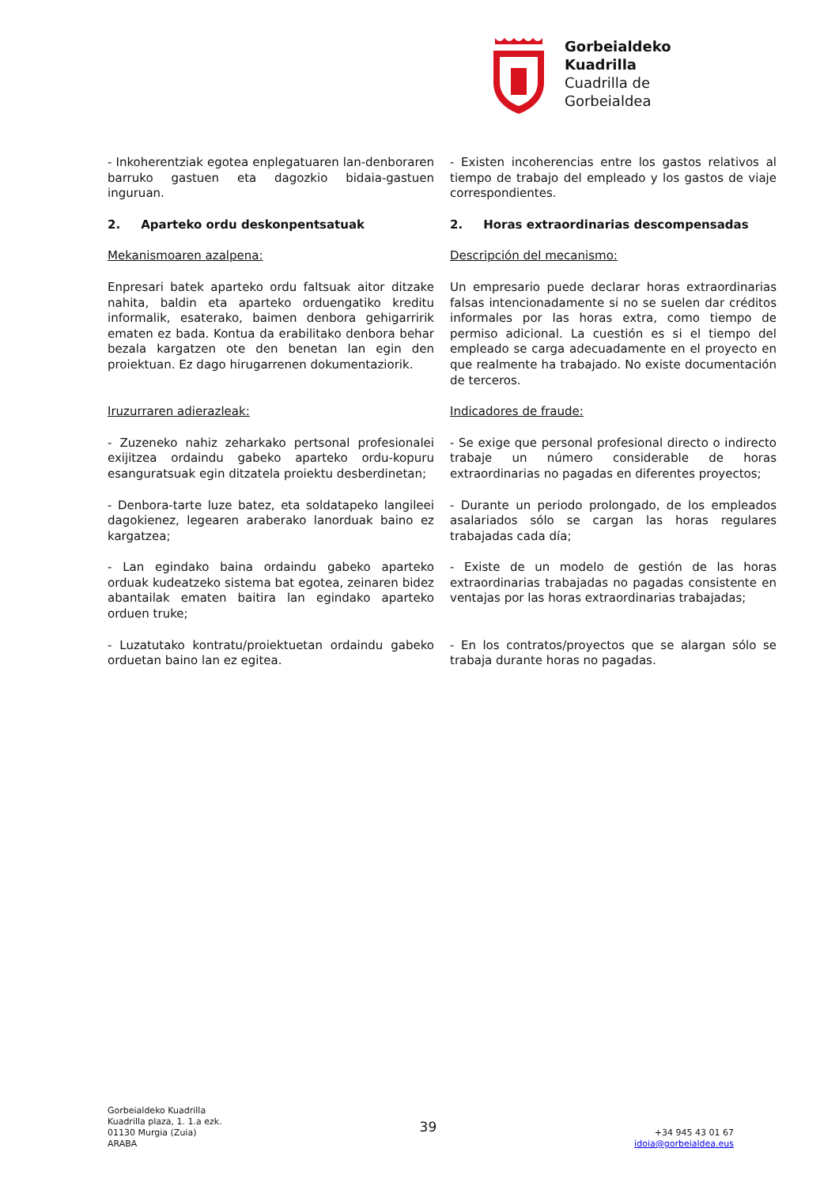Gorbeialdeko
Kuadrilla
Cuadrilla de
Gorbeialdea
- Inkoherentziak egotea enplegatuaren lan-denboraren barruko gastuen eta dagozkio bidaia-gastuen inguruan.
- Existen incoherencias entre los gastos relativos al tiempo de trabajo del empleado y los gastos de viaje correspondientes.
2. Aparteko ordu deskonpentsatuak
2. Horas extraordinarias descompensadas
Mekanismoaren azalpena: Descripción del mecanismo:
Enpresari batek aparteko ordu faltsuak aitor ditzake nahita, baldin eta aparteko orduengatiko kreditu informalik, esaterako, baimen denbora gehigarririk ematen ez bada. Kontua da erabilitako denbora behar bezala kargatzen ote den benetan lan egin den proiektuan. Ez dago hirugarrenen dokumentaziorik.
Un empresario puede declarar horas extraordinarias falsas intencionadamente si no se suelen dar créditos informales por las horas extra, como tiempo de permiso adicional. La cuestión es si el tiempo del empleado se carga adecuadamente en el proyecto en que realmente ha trabajado. No existe documentación de terceros.
Iruzurraren adierazleak: Indicadores de fraude:
- Zuzeneko nahiz zeharkako pertsonal profesionalei exijitzea ordaindu gabeko aparteko ordu-kopuru esanguratsuak egin ditzatela proiektu desberdinetan;
- Se exige que personal profesional directo o indirecto trabaje un número considerable de horas extraordinarias no pagadas en diferentes proyectos;
- Denbora-tarte luze batez, eta soldatapeko langileei dagokienez, legearen araberako lanorduak baino ez kargatzea;
- Durante un periodo prolongado, de los empleados asalariados sólo se cargan las horas regulares trabajadas cada día;
- Lan egindako baina ordaindu gabeko aparteko orduak kudeatzeko sistema bat egotea, zeinaren bidez abantailak ematen baitira lan egindako aparteko orduen truke;
- Existe de un modelo de gestión de las horas extraordinarias trabajadas no pagadas consistente en ventajas por las horas extraordinarias trabajadas;
- Luzatutako kontratu/proiektuetan ordaindu gabeko orduetan baino lan ez egitea.
- En los contratos/proyectos que se alargan sólo se trabaja durante horas no pagadas.
Gorbeialdeko Kuadrilla
Kuadrilla plaza, 1. 1.a ezk.
01130 Murgia (Zuia)
ARABA
39
+34 945 43 01 67
idoia@gorbeialdea.eus